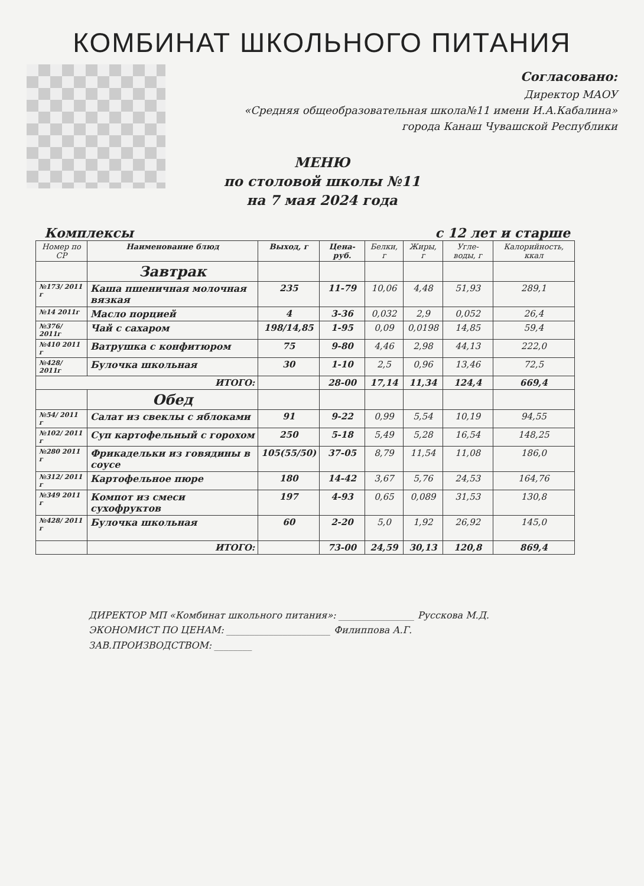КОМБИНАТ ШКОЛЬНОГО ПИТАНИЯ
Согласовано:
Директор МАОУ
«Средняя общеобразовательная школа№11 имени И.А.Кабалина»
города Канаш Чувашской Республики
МЕНЮ
по столовой школы №11
на 7 мая 2024 года
Комплексы с 12 лет и старше
| Номер по СР | Наименование блюд | Выход, г | Цена-руб. | Белки, г | Жиры, г | Угле-воды, г | Калорийность, ккал |
| --- | --- | --- | --- | --- | --- | --- | --- |
| | Завтрак | | | | | | |
| №173/ 2011 г | Каша пшеничная молочная вязкая | 235 | 11-79 | 10,06 | 4,48 | 51,93 | 289,1 |
| №14 2011г | Масло порцией | 4 | 3-36 | 0,032 | 2,9 | 0,052 | 26,4 |
| №376/ 2011г | Чай с сахаром | 198/14,85 | 1-95 | 0,09 | 0,0198 | 14,85 | 59,4 |
| №410 2011 г | Ватрушка с конфитюром | 75 | 9-80 | 4,46 | 2,98 | 44,13 | 222,0 |
| №428/ 2011г | Булочка школьная | 30 | 1-10 | 2,5 | 0,96 | 13,46 | 72,5 |
| ИТОГО: | | | 28-00 | 17,14 | 11,34 | 124,4 | 669,4 |
| | Обед | | | | | | |
| №54/ 2011 г | Салат из свеклы с яблоками | 91 | 9-22 | 0,99 | 5,54 | 10,19 | 94,55 |
| №102/ 2011 г | Суп картофельный с горохом | 250 | 5-18 | 5,49 | 5,28 | 16,54 | 148,25 |
| №280 2011 г | Фрикадельки из говядины в соусе | 105(55/50) | 37-05 | 8,79 | 11,54 | 11,08 | 186,0 |
| №312/ 2011 г | Картофельное пюре | 180 | 14-42 | 3,67 | 5,76 | 24,53 | 164,76 |
| №349 2011 г | Компот из смеси сухофруктов | 197 | 4-93 | 0,65 | 0,089 | 31,53 | 130,8 |
| №428/ 2011 г | Булочка школьная | 60 | 2-20 | 5,0 | 1,92 | 26,92 | 145,0 |
| | ИТОГО: | | 73-00 | 24,59 | 30,13 | 120,8 | 869,4 |
ДИРЕКТОР МП «Комбинат школьного питания»: ________________ Русскова М.Д.
ЭКОНОМИСТ ПО ЦЕНАМ: ______________________ Филиппова А.Г.
ЗАВ.ПРОИЗВОДСТВОМ: ________